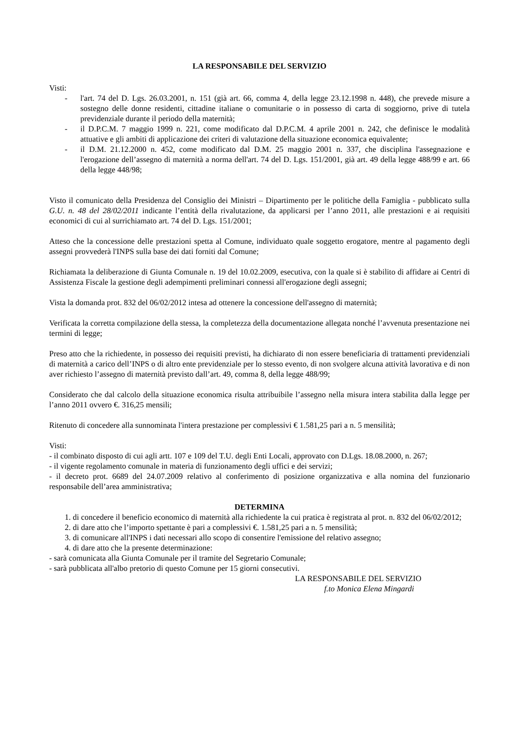LA RESPONSABILE DEL SERVIZIO
Visti:
- l'art. 74 del D. Lgs. 26.03.2001, n. 151 (già art. 66, comma 4, della legge 23.12.1998 n. 448), che prevede misure a sostegno delle donne residenti, cittadine italiane o comunitarie o in possesso di carta di soggiorno, prive di tutela previdenziale durante il periodo della maternità;
- il D.P.C.M. 7 maggio 1999 n. 221, come modificato dal D.P.C.M. 4 aprile 2001 n. 242, che definisce le modalità attuative e gli ambiti di applicazione dei criteri di valutazione della situazione economica equivalente;
- il D.M. 21.12.2000 n. 452, come modificato dal D.M. 25 maggio 2001 n. 337, che disciplina l'assegnazione e l'erogazione dell’assegno di maternità a norma dell'art. 74 del D. Lgs. 151/2001, già art. 49 della legge 488/99 e art. 66 della legge 448/98;
Visto il comunicato della Presidenza del Consiglio dei Ministri – Dipartimento per le politiche della Famiglia - pubblicato sulla G.U. n. 48 del 28/02/2011 indicante l’entità della rivalutazione, da applicarsi per l’anno 2011, alle prestazioni e ai requisiti economici di cui al surrichiamato art. 74 del D. Lgs. 151/2001;
Atteso che la concessione delle prestazioni spetta al Comune, individuato quale soggetto erogatore, mentre al pagamento degli assegni provvederà l'INPS sulla base dei dati forniti dal Comune;
Richiamata la deliberazione di Giunta Comunale n. 19 del 10.02.2009, esecutiva, con la quale si è stabilito di affidare ai Centri di Assistenza Fiscale la gestione degli adempimenti preliminari connessi all'erogazione degli assegni;
Vista la domanda prot. 832 del 06/02/2012 intesa ad ottenere la concessione dell'assegno di maternità;
Verificata la corretta compilazione della stessa, la completezza della documentazione allegata nonché l’avvenuta presentazione nei termini di legge;
Preso atto che la richiedente, in possesso dei requisiti previsti, ha dichiarato di non essere beneficiaria di trattamenti previdenziali di maternità a carico dell’INPS o di altro ente previdenziale per lo stesso evento, di non svolgere alcuna attività lavorativa e di non aver richiesto l’assegno di maternità previsto dall’art. 49, comma 8, della legge 488/99;
Considerato che dal calcolo della situazione economica risulta attribuibile l’assegno nella misura intera stabilita dalla legge per l’anno 2011 ovvero €. 316,25 mensili;
Ritenuto di concedere alla sunnominata l'intera prestazione per complessivi € 1.581,25 pari a n. 5 mensilità;
Visti:
- il combinato disposto di cui agli artt. 107 e 109 del T.U. degli Enti Locali, approvato con D.Lgs. 18.08.2000, n. 267;
- il vigente regolamento comunale in materia di funzionamento degli uffici e dei servizi;
- il decreto prot. 6689 del 24.07.2009 relativo al conferimento di posizione organizzativa e alla nomina del funzionario responsabile dell’area amministrativa;
DETERMINA
1. di concedere il beneficio economico di maternità alla richiedente la cui pratica è registrata al prot. n. 832 del 06/02/2012;
2. di dare atto che l’importo spettante è pari a complessivi €. 1.581,25 pari a n. 5 mensilità;
3. di comunicare all'INPS i dati necessari allo scopo di consentire l'emissione del relativo assegno;
4. di dare atto che la presente determinazione:
- sarà comunicata alla Giunta Comunale per il tramite del Segretario Comunale;
- sarà pubblicata all'albo pretorio di questo Comune per 15 giorni consecutivi.
LA RESPONSABILE DEL SERVIZIO
f.to Monica Elena Mingardi